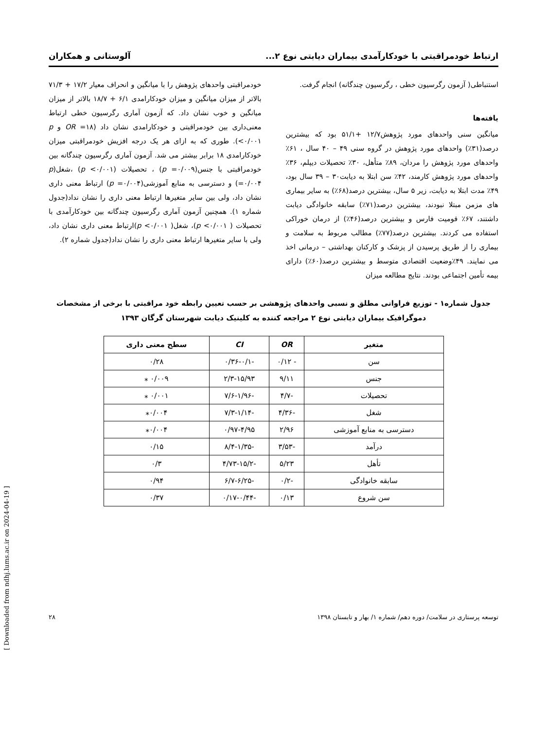ارتباط خودمراقبتی با خودکارآمدی بیماران دیابتی نوع ۲... آلوستانی و همکاران
استنباطی( آزمون رگرسیون خطی ، رگرسیون چندگانه) انجام گرفت.
یافته‌ها
میانگین سنی واحدهای مورد پژوهش۱۲/۷ +۵۱/۱ بود که بیشترین درصد(۳۱٪) واحدهای مورد پژوهش در گروه سنی ۴۹ – ۴۰ سال ، ۶۱٪ واحدهای مورد پژوهش را مردان، ۸۹٪ متأهل، ۳۰٪ تحصیلات دیپلم، ۳۶٪ واحدهای مورد پژوهش کارمند، ۴۲٪ سن ابتلا به دیابت۳۰ – ۳۹ سال بود، ۴۹٪ مدت ابتلا به دیابت، زیر ۵ سال، بیشترین درصد(۶۸٪) به سایر بیماری های مزمن مبتلا نبودند، بیشترین درصد(۷۱٪) سابقه خانوادگی دیابت داشتند، ۶۷٪ قومیت فارس و بیشترین درصد(۴۶٪) از درمان خوراکی استفاده می کردند. بیشترین درصد(۷۷٪) مطالب مربوط به سلامت و بیماری را از طریق پرسیدن از پزشک و کارکنان بهداشتی – درمانی اخذ می نمایند. ۴۹٪وضعیت اقتصادی متوسط و بیشترین درصد(۶۰٪) دارای بیمه تأمین اجتماعی بودند. نتایج مطالعه میزان
خودمراقبتی واحدهای پژوهش را با میانگین و انحراف معیار ۱۷/۲ + ۷۱/۳ بالاتر از میزان میانگین و میزان خودکارامدی ۶/۱ + ۱۸/۷ بالاتر از میزان میانگین و خوب نشان داد. که آزمون آماری رگرسیون خطی ارتباط معنی‌داری بین خودمراقبتی و خودکارامدی نشان داد (OR =۱۸ و p <۰/۰۰۱). طوری که به ازای هر یک درجه افزیش خودمراقبتی میزان خودکارامدی ۱۸ برابر بیشتر می شد. آزمون آماری رگرسیون چندگانه بین خودمراقبتی با جنس(p =۰/۰۰۹) ، تحصیلات (p <۰/۰۰۱) ،شغل(p =۰/۰۰۴) و دسترسی به منابع آموزشی(p =۰/۰۰۴) ارتباط معنی داری نشان داد، ولی بین سایر متغیرها ارتباط معنی داری را نشان نداد(جدول شماره ۱). همچنین آزمون آماری رگرسیون چندگانه بین خودکارآمدی با تحصیلات ( p <۰/۰۰۱)، شغل( p <۰/۰۰۱)ارتباط معنی داری نشان داد، ولی با سایر متغیرها ارتباط معنی داری را نشان نداد(جدول شماره ۲).
جدول شماره۱ - توزیع فراوانی مطلق و نسبی واحدهای پژوهشی بر حسب تعیین رابطه خود مراقبتی با برخی از مشخصات
دموگرافیک بیماران دیابتی نوع ۲ مراجعه کننده به کلینیک دیابت شهرستان گرگان ۱۳۹۳
| متغیر | OR | CI | سطح معنی داری |
| --- | --- | --- | --- |
| سن | - ۰/۱۲ | -۰/۳۶-۰/۱ | ۰/۲۸ |
| جنس | ۹/۱۱ | ۲/۳-۱۵/۹۳ | ۰/۰۰۹ ⁎ |
| تحصیلات | -۴/۷ | -۷/۶-۱/۹۶ | ۰/۰۰۱ ⁎ |
| شغل | -۴/۳۶ | -۷/۳-۱/۱۴ | ۰/۰۰۴⁎ |
| دسترسی به منابع آموزشی | ۲/۹۶ | ۰/۹۷-۴/۹۵ | ۰/۰۰۴⁎ |
| درآمد | -۳/۵۳ | -۸/۴-۱/۳۵ | ۰/۱۵ |
| تأهل | ۵/۲۳ | -۴/۷۳-۱۵/۲ | ۰/۳ |
| سابقه خانوادگی | -۰/۲ | -۶/۷-۶/۲۵ | ۰/۹۴ |
| سن شروع | ۰/۱۳ | -۰/۱۷-۰/۴۴ | ۰/۳۷ |
توسعه پرستاری در سلامت/ دوره دهم/ شماره ۱/ بهار و تابستان ۱۳۹۸ ۲۸
[ Downloaded from ndhj.lums.ac.ir on 2024-04-19 ]